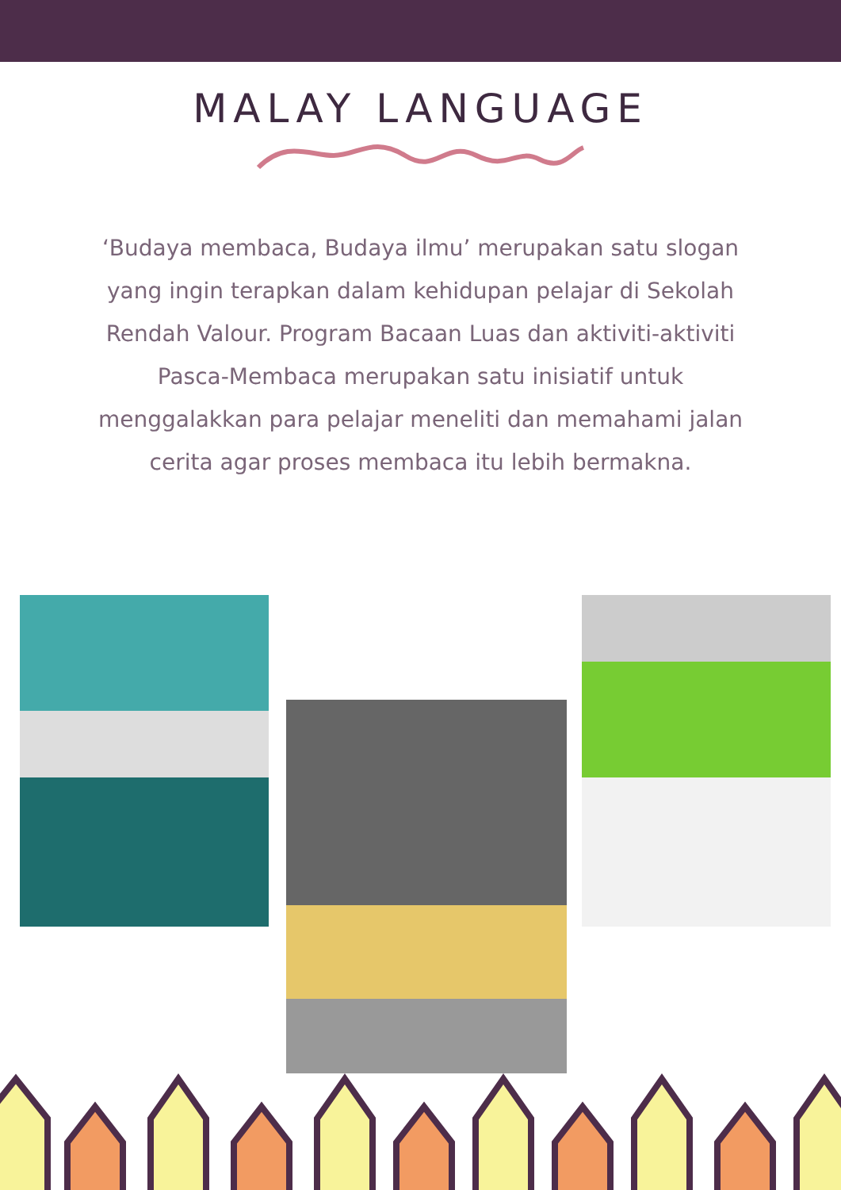MALAY LANGUAGE
‘Budaya membaca, Budaya ilmu’ merupakan satu slogan yang ingin terapkan dalam kehidupan pelajar di Sekolah Rendah Valour. Program Bacaan Luas dan aktiviti-aktiviti Pasca-Membaca merupakan satu inisiatif untuk menggalakkan para pelajar meneliti dan memahami jalan cerita agar proses membaca itu lebih bermakna.